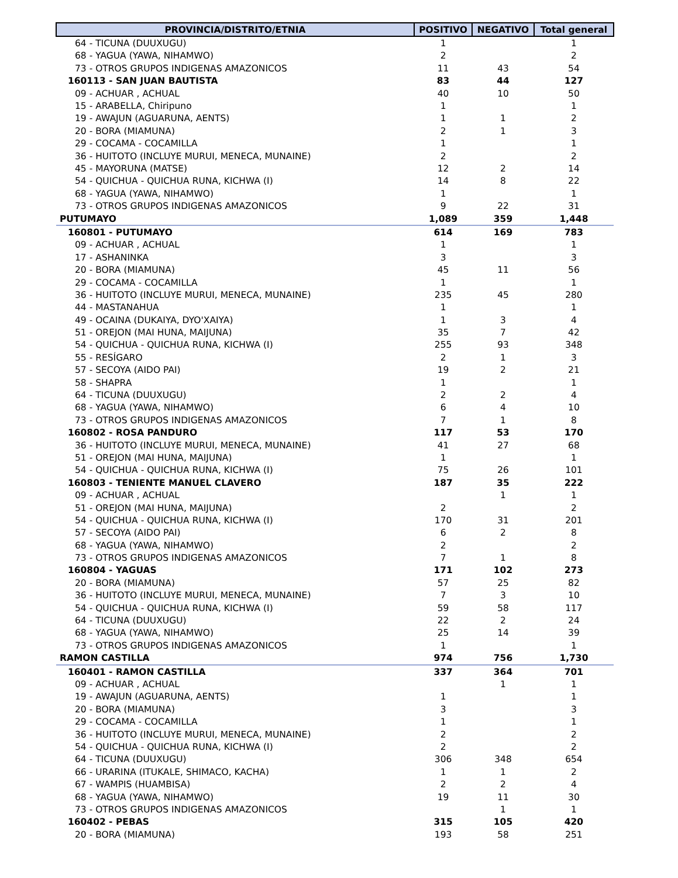| PROVINCIA/DISTRITO/ETNIA | POSITIVO | NEGATIVO | Total general |
| --- | --- | --- | --- |
| 64 - TICUNA (DUUXUGU) | 1 | | 1 |
| 68 - YAGUA (YAWA, NIHAMWO) | 2 | | 2 |
| 73 - OTROS GRUPOS INDIGENAS AMAZONICOS | 11 | 43 | 54 |
| 160113 - SAN JUAN BAUTISTA | 83 | 44 | 127 |
| 09 - ACHUAR , ACHUAL | 40 | 10 | 50 |
| 15 - ARABELLA, Chiripuno | 1 | | 1 |
| 19 - AWAJUN (AGUARUNA, AENTS) | 1 | 1 | 2 |
| 20 - BORA (MIAMUNA) | 2 | 1 | 3 |
| 29 - COCAMA - COCAMILLA | 1 | | 1 |
| 36 - HUITOTO (INCLUYE MURUI, MENECA, MUNAINE) | 2 | | 2 |
| 45 - MAYORUNA (MATSE) | 12 | 2 | 14 |
| 54 - QUICHUA - QUICHUA RUNA, KICHWA (I) | 14 | 8 | 22 |
| 68 - YAGUA (YAWA, NIHAMWO) | 1 | | 1 |
| 73 - OTROS GRUPOS INDIGENAS AMAZONICOS | 9 | 22 | 31 |
| PUTUMAYO | 1,089 | 359 | 1,448 |
| 160801 - PUTUMAYO | 614 | 169 | 783 |
| 09 - ACHUAR , ACHUAL | 1 | | 1 |
| 17 - ASHANINKA | 3 | | 3 |
| 20 - BORA (MIAMUNA) | 45 | 11 | 56 |
| 29 - COCAMA - COCAMILLA | 1 | | 1 |
| 36 - HUITOTO (INCLUYE MURUI, MENECA, MUNAINE) | 235 | 45 | 280 |
| 44 - MASTANAHUA | 1 | | 1 |
| 49 - OCAINA (DUKAIYA, DYO'XAIYA) | 1 | 3 | 4 |
| 51 - OREJON (MAI HUNA, MAIJUNA) | 35 | 7 | 42 |
| 54 - QUICHUA - QUICHUA RUNA, KICHWA (I) | 255 | 93 | 348 |
| 55 - RESÍGARO | 2 | 1 | 3 |
| 57 - SECOYA (AIDO PAI) | 19 | 2 | 21 |
| 58 - SHAPRA | 1 | | 1 |
| 64 - TICUNA (DUUXUGU) | 2 | 2 | 4 |
| 68 - YAGUA (YAWA, NIHAMWO) | 6 | 4 | 10 |
| 73 - OTROS GRUPOS INDIGENAS AMAZONICOS | 7 | 1 | 8 |
| 160802 - ROSA PANDURO | 117 | 53 | 170 |
| 36 - HUITOTO (INCLUYE MURUI, MENECA, MUNAINE) | 41 | 27 | 68 |
| 51 - OREJON (MAI HUNA, MAIJUNA) | 1 | | 1 |
| 54 - QUICHUA - QUICHUA RUNA, KICHWA (I) | 75 | 26 | 101 |
| 160803 - TENIENTE MANUEL CLAVERO | 187 | 35 | 222 |
| 09 - ACHUAR , ACHUAL | | 1 | 1 |
| 51 - OREJON (MAI HUNA, MAIJUNA) | 2 | | 2 |
| 54 - QUICHUA - QUICHUA RUNA, KICHWA (I) | 170 | 31 | 201 |
| 57 - SECOYA (AIDO PAI) | 6 | 2 | 8 |
| 68 - YAGUA (YAWA, NIHAMWO) | 2 | | 2 |
| 73 - OTROS GRUPOS INDIGENAS AMAZONICOS | 7 | 1 | 8 |
| 160804 - YAGUAS | 171 | 102 | 273 |
| 20 - BORA (MIAMUNA) | 57 | 25 | 82 |
| 36 - HUITOTO (INCLUYE MURUI, MENECA, MUNAINE) | 7 | 3 | 10 |
| 54 - QUICHUA - QUICHUA RUNA, KICHWA (I) | 59 | 58 | 117 |
| 64 - TICUNA (DUUXUGU) | 22 | 2 | 24 |
| 68 - YAGUA (YAWA, NIHAMWO) | 25 | 14 | 39 |
| 73 - OTROS GRUPOS INDIGENAS AMAZONICOS | 1 | | 1 |
| RAMON CASTILLA | 974 | 756 | 1,730 |
| 160401 - RAMON CASTILLA | 337 | 364 | 701 |
| 09 - ACHUAR , ACHUAL | | 1 | 1 |
| 19 - AWAJUN (AGUARUNA, AENTS) | 1 | | 1 |
| 20 - BORA (MIAMUNA) | 3 | | 3 |
| 29 - COCAMA - COCAMILLA | 1 | | 1 |
| 36 - HUITOTO (INCLUYE MURUI, MENECA, MUNAINE) | 2 | | 2 |
| 54 - QUICHUA - QUICHUA RUNA, KICHWA (I) | 2 | | 2 |
| 64 - TICUNA (DUUXUGU) | 306 | 348 | 654 |
| 66 - URARINA (ITUKALE, SHIMACO, KACHA) | 1 | 1 | 2 |
| 67 - WAMPIS (HUAMBISA) | 2 | 2 | 4 |
| 68 - YAGUA (YAWA, NIHAMWO) | 19 | 11 | 30 |
| 73 - OTROS GRUPOS INDIGENAS AMAZONICOS | | 1 | 1 |
| 160402 - PEBAS | 315 | 105 | 420 |
| 20 - BORA (MIAMUNA) | 193 | 58 | 251 |